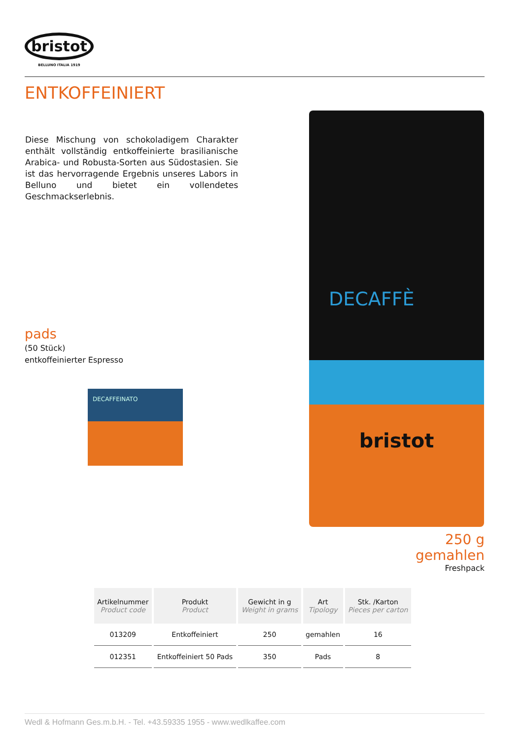bristot
BELLUNO ITALIA 1919
ENTKOFFEINIERT
Diese Mischung von schokoladigem Charakter enthält vollständig entkoffeinierte brasilianische Arabica- und Robusta-Sorten aus Südostasien. Sie ist das hervorragende Ergebnis unseres Labors in Belluno und bietet ein vollendetes Geschmackserlebnis.
pads
(50 Stück)
entkoffeinierter Espresso
DECAFFEINATO
DECAFFÈ
bristot
250 g
gemahlen
Freshpack
| Artikelnummer Product code | Produkt Product | Gewicht in g Weight in grams | Art Tipology | Stk. /Karton Pieces per carton |
| --- | --- | --- | --- | --- |
| 013209 | Entkoffeiniert | 250 | gemahlen | 16 |
| 012351 | Entkoffeiniert 50 Pads | 350 | Pads | 8 |
Wedl & Hofmann Ges.m.b.H. - Tel. +43.59335 1955 - www.wedlkaffee.com